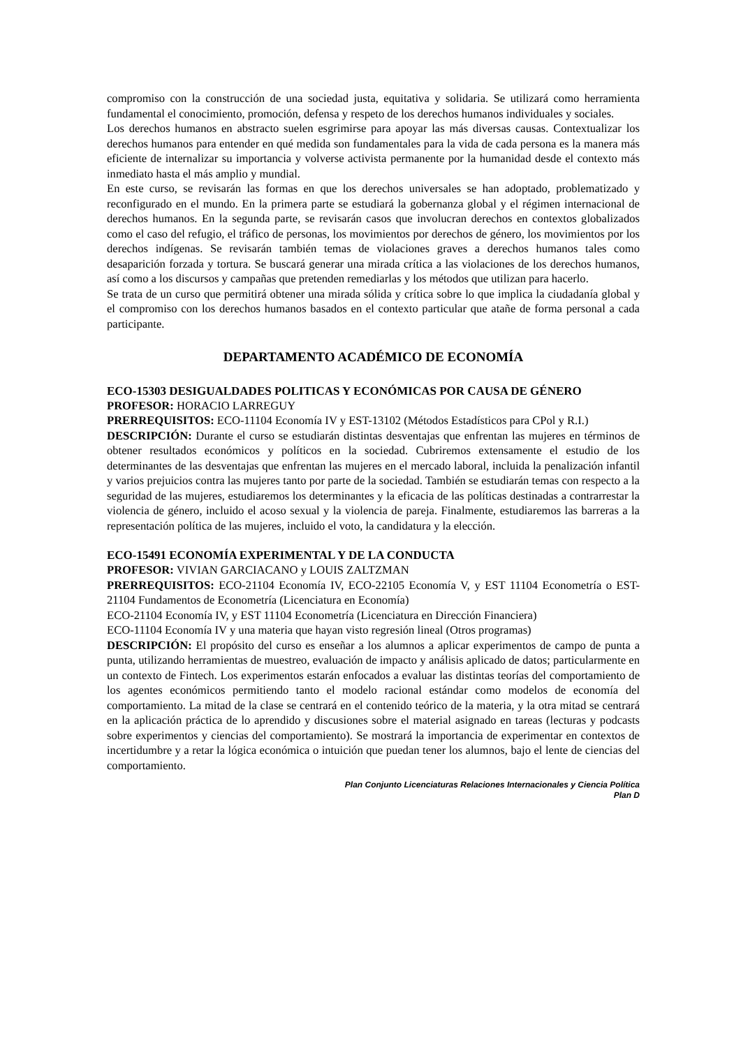compromiso con la construcción de una sociedad justa, equitativa y solidaria. Se utilizará como herramienta fundamental el conocimiento, promoción, defensa y respeto de los derechos humanos individuales y sociales.
Los derechos humanos en abstracto suelen esgrimirse para apoyar las más diversas causas. Contextualizar los derechos humanos para entender en qué medida son fundamentales para la vida de cada persona es la manera más eficiente de internalizar su importancia y volverse activista permanente por la humanidad desde el contexto más inmediato hasta el más amplio y mundial.
En este curso, se revisarán las formas en que los derechos universales se han adoptado, problematizado y reconfigurado en el mundo. En la primera parte se estudiará la gobernanza global y el régimen internacional de derechos humanos. En la segunda parte, se revisarán casos que involucran derechos en contextos globalizados como el caso del refugio, el tráfico de personas, los movimientos por derechos de género, los movimientos por los derechos indígenas. Se revisarán también temas de violaciones graves a derechos humanos tales como desaparición forzada y tortura. Se buscará generar una mirada crítica a las violaciones de los derechos humanos, así como a los discursos y campañas que pretenden remediarlas y los métodos que utilizan para hacerlo.
Se trata de un curso que permitirá obtener una mirada sólida y crítica sobre lo que implica la ciudadanía global y el compromiso con los derechos humanos basados en el contexto particular que atañe de forma personal a cada participante.
DEPARTAMENTO ACADÉMICO DE ECONOMÍA
ECO-15303 DESIGUALDADES POLITICAS Y ECONÓMICAS POR CAUSA DE GÉNERO
PROFESOR: HORACIO LARREGUY
PRERREQUISITOS: ECO-11104 Economía IV y EST-13102 (Métodos Estadísticos para CPol y R.I.)
DESCRIPCIÓN: Durante el curso se estudiarán distintas desventajas que enfrentan las mujeres en términos de obtener resultados económicos y políticos en la sociedad. Cubriremos extensamente el estudio de los determinantes de las desventajas que enfrentan las mujeres en el mercado laboral, incluida la penalización infantil y varios prejuicios contra las mujeres tanto por parte de la sociedad. También se estudiarán temas con respecto a la seguridad de las mujeres, estudiaremos los determinantes y la eficacia de las políticas destinadas a contrarrestar la violencia de género, incluido el acoso sexual y la violencia de pareja. Finalmente, estudiaremos las barreras a la representación política de las mujeres, incluido el voto, la candidatura y la elección.
ECO-15491 ECONOMÍA EXPERIMENTAL Y DE LA CONDUCTA
PROFESOR: VIVIAN GARCIACANO y LOUIS ZALTZMAN
PRERREQUISITOS: ECO-21104 Economía IV, ECO-22105 Economía V, y EST 11104 Econometría o EST-21104 Fundamentos de Econometría (Licenciatura en Economía)
ECO-21104 Economía IV, y EST 11104 Econometría (Licenciatura en Dirección Financiera)
ECO-11104 Economía IV y una materia que hayan visto regresión lineal (Otros programas)
DESCRIPCIÓN: El propósito del curso es enseñar a los alumnos a aplicar experimentos de campo de punta a punta, utilizando herramientas de muestreo, evaluación de impacto y análisis aplicado de datos; particularmente en un contexto de Fintech. Los experimentos estarán enfocados a evaluar las distintas teorías del comportamiento de los agentes económicos permitiendo tanto el modelo racional estándar como modelos de economía del comportamiento. La mitad de la clase se centrará en el contenido teórico de la materia, y la otra mitad se centrará en la aplicación práctica de lo aprendido y discusiones sobre el material asignado en tareas (lecturas y podcasts sobre experimentos y ciencias del comportamiento). Se mostrará la importancia de experimentar en contextos de incertidumbre y a retar la lógica económica o intuición que puedan tener los alumnos, bajo el lente de ciencias del comportamiento.
Plan Conjunto Licenciaturas Relaciones Internacionales y Ciencia Política
Plan D